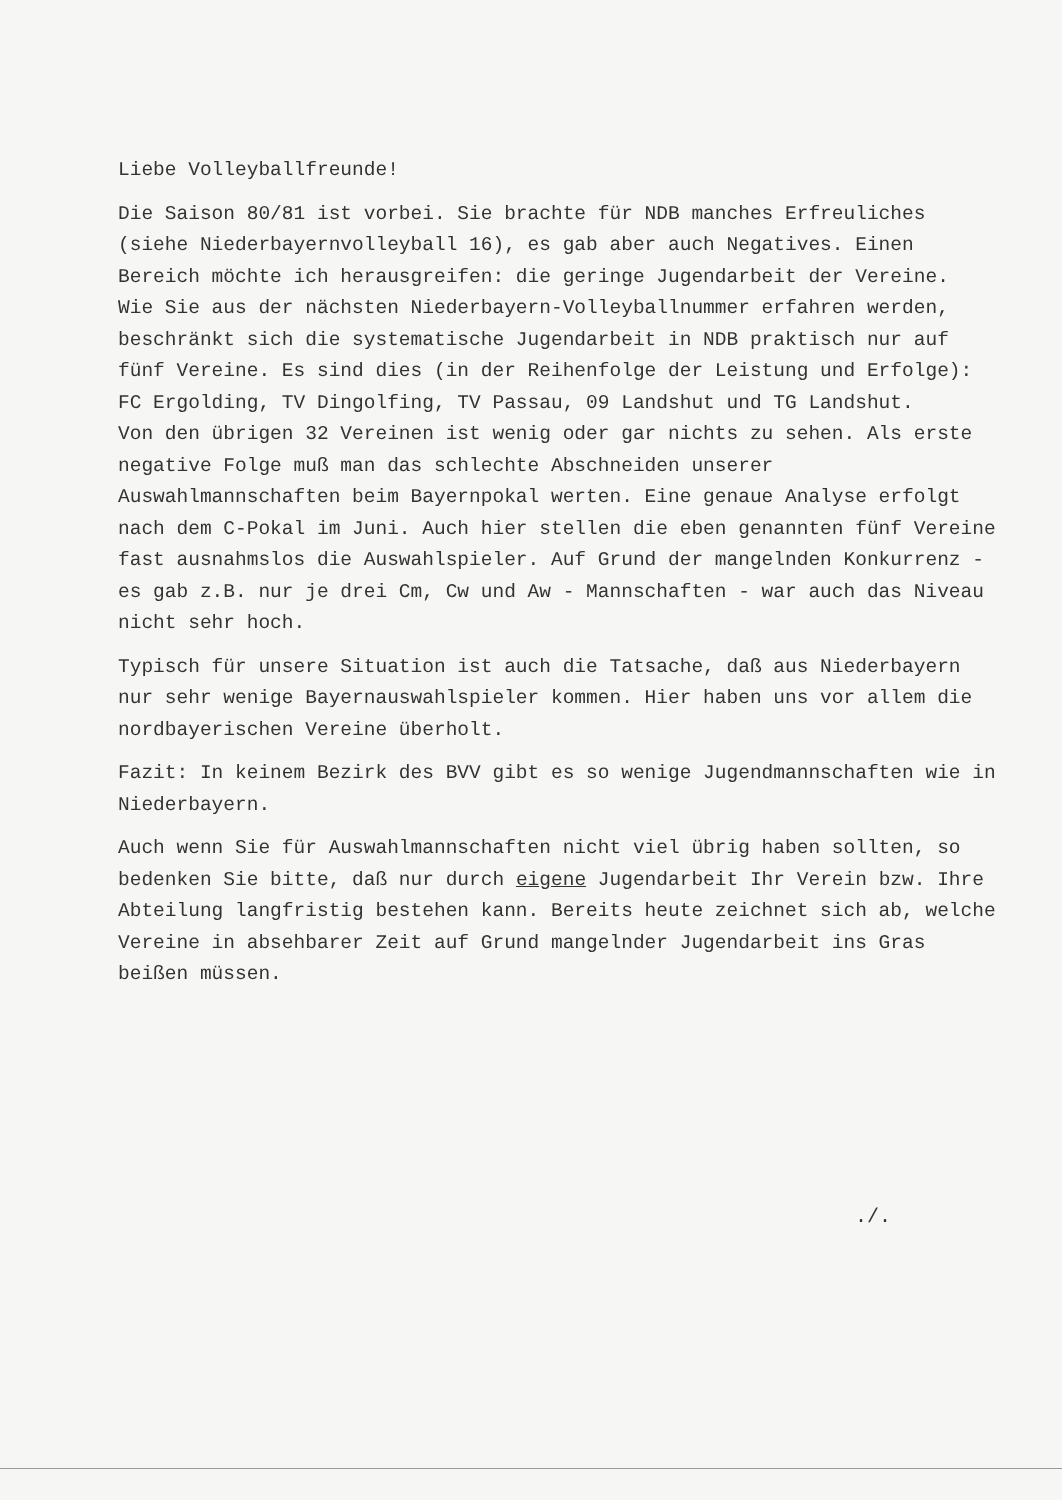Liebe Volleyballfreunde!
Die Saison 80/81 ist vorbei. Sie brachte für NDB manches Erfreuliches (siehe Niederbayernvolleyball 16), es gab aber auch Negatives. Einen Bereich möchte ich herausgreifen: die geringe Jugendarbeit der Vereine.
Wie Sie aus der nächsten Niederbayern-Volleyballnummer erfahren werden, beschränkt sich die systematische Jugendarbeit in NDB praktisch nur auf fünf Vereine. Es sind dies (in der Reihenfolge der Leistung und Erfolge): FC Ergolding, TV Dingolfing, TV Passau, 09 Landshut und TG Landshut.
Von den übrigen 32 Vereinen ist wenig oder gar nichts zu sehen. Als erste negative Folge muß man das schlechte Abschneiden unserer Auswahlmannschaften beim Bayernpokal werten. Eine genaue Analyse erfolgt nach dem C-Pokal im Juni. Auch hier stellen die eben genannten fünf Vereine fast ausnahmslos die Auswahlspieler. Auf Grund der mangelnden Konkurrenz - es gab z.B. nur je drei Cm, Cw und Aw - Mannschaften - war auch das Niveau nicht sehr hoch.
Typisch für unsere Situation ist auch die Tatsache, daß aus Niederbayern nur sehr wenige Bayernauswahlspieler kommen. Hier haben uns vor allem die nordbayerischen Vereine überholt.
Fazit: In keinem Bezirk des BVV gibt es so wenige Jugendmannschaften wie in Niederbayern.
Auch wenn Sie für Auswahlmannschaften nicht viel übrig haben sollten, so bedenken Sie bitte, daß nur durch eigene Jugendarbeit Ihr Verein bzw. Ihre Abteilung langfristig bestehen kann. Bereits heute zeichnet sich ab, welche Vereine in absehbarer Zeit auf Grund mangelnder Jugendarbeit ins Gras beißen müssen.
./.